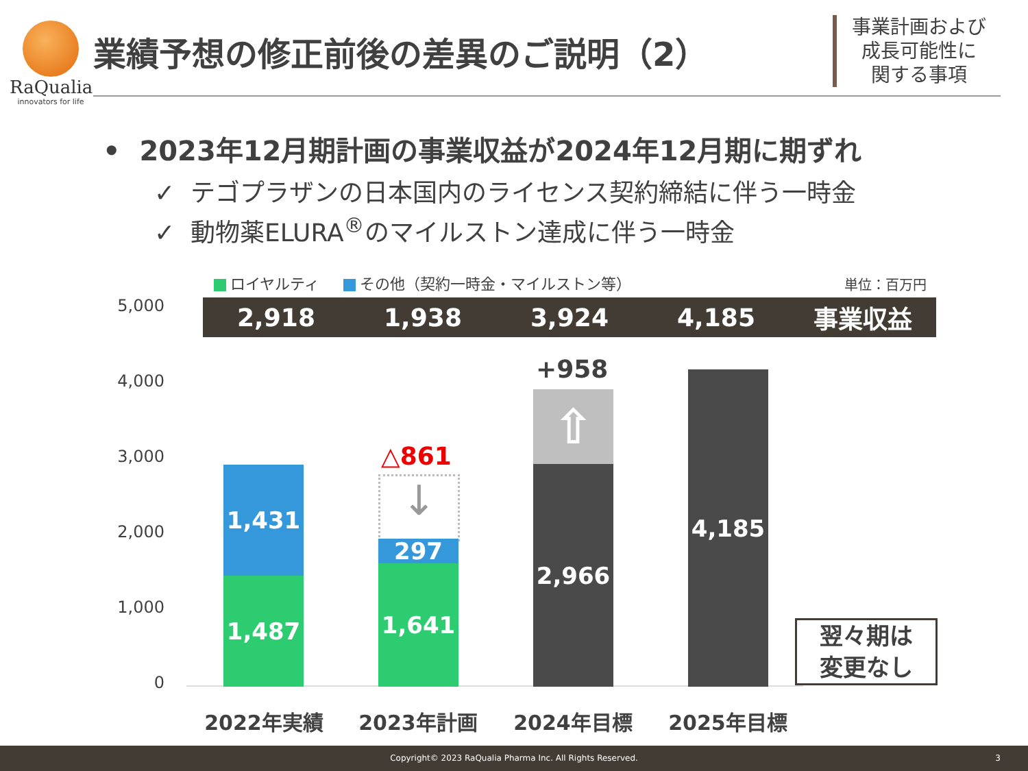RaQualia
innovators for life
業績予想の修正前後の差異のご説明（2）
事業計画および
成長可能性に
関する事項
• 2023年12月期計画の事業収益が2024年12月期に期ずれ
✓ テゴプラザンの日本国内のライセンス契約締結に伴う一時金
✓ 動物薬ELURA<sup>®</sup>のマイルストン達成に伴う一時金
ロイヤルティ その他（契約一時金・マイルストン等）
単位：百万円
2,918 1,938 3,924 4,185 事業収益
5,000
4,000
3,000
2,000
1,000
0
1,431
1,487
△861
↓
297
1,641
+958
⇧
2,966
4,185
翌々期は
変更なし
2022年実績 2023年計画 2024年目標 2025年目標
Copyright© 2023 RaQualia Pharma Inc. All Rights Reserved. 3